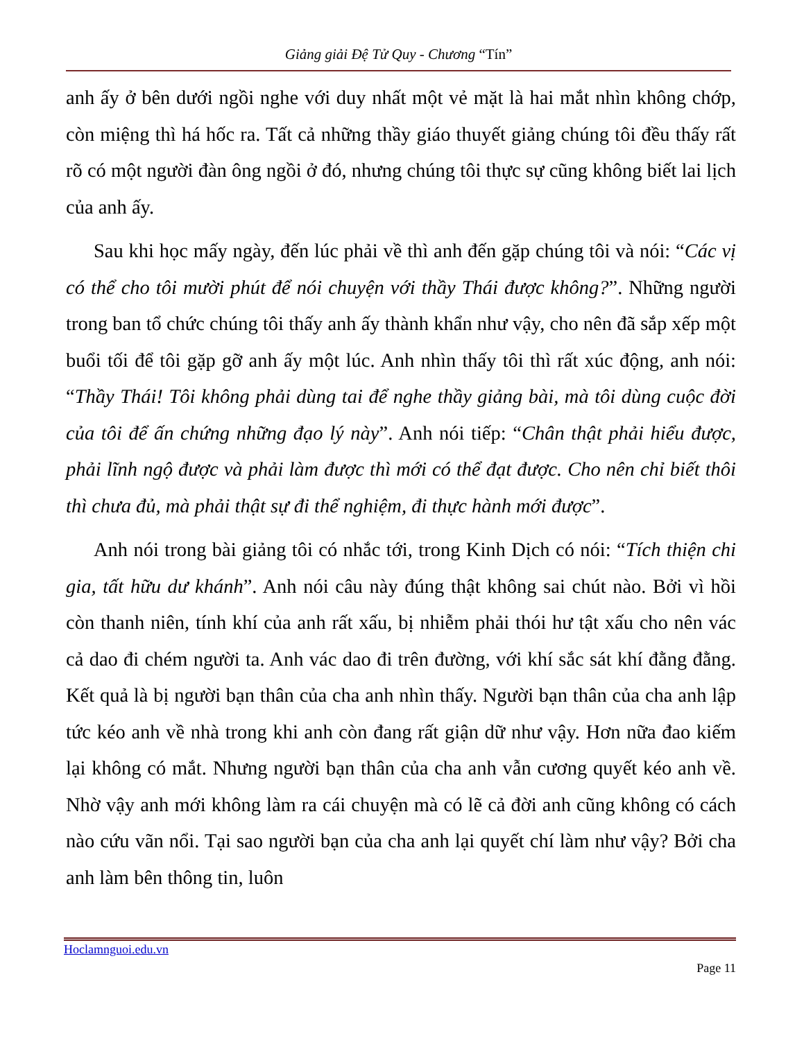Giảng giải Đệ Tử Quy - Chương “Tín”
anh ấy ở bên dưới ngồi nghe với duy nhất một vẻ mặt là hai mắt nhìn không chớp, còn miệng thì há hốc ra. Tất cả những thầy giáo thuyết giảng chúng tôi đều thấy rất rõ có một người đàn ông ngồi ở đó, nhưng chúng tôi thực sự cũng không biết lai lịch của anh ấy.
Sau khi học mấy ngày, đến lúc phải về thì anh đến gặp chúng tôi và nói: “Các vị có thể cho tôi mười phút để nói chuyện với thầy Thái được không?”. Những người trong ban tổ chức chúng tôi thấy anh ấy thành khẩn như vậy, cho nên đã sắp xếp một buổi tối để tôi gặp gỡ anh ấy một lúc. Anh nhìn thấy tôi thì rất xúc động, anh nói: “Thầy Thái! Tôi không phải dùng tai để nghe thầy giảng bài, mà tôi dùng cuộc đời của tôi để ấn chứng những đạo lý này”. Anh nói tiếp: “Chân thật phải hiểu được, phải lĩnh ngộ được và phải làm được thì mới có thể đạt được. Cho nên chỉ biết thôi thì chưa đủ, mà phải thật sự đi thể nghiệm, đi thực hành mới được”.
Anh nói trong bài giảng tôi có nhắc tới, trong Kinh Dịch có nói: “Tích thiện chi gia, tất hữu dư khánh”. Anh nói câu này đúng thật không sai chút nào. Bởi vì hồi còn thanh niên, tính khí của anh rất xấu, bị nhiễm phải thói hư tật xấu cho nên vác cả dao đi chém người ta. Anh vác dao đi trên đường, với khí sắc sát khí đằng đằng. Kết quả là bị người bạn thân của cha anh nhìn thấy. Người bạn thân của cha anh lập tức kéo anh về nhà trong khi anh còn đang rất giận dữ như vậy. Hơn nữa đao kiếm lại không có mắt. Nhưng người bạn thân của cha anh vẫn cương quyết kéo anh về. Nhờ vậy anh mới không làm ra cái chuyện mà có lẽ cả đời anh cũng không có cách nào cứu vãn nổi. Tại sao người bạn của cha anh lại quyết chí làm như vậy? Bởi cha anh làm bên thông tin, luôn
Hoclamnguoi.edu.vn
Page 11